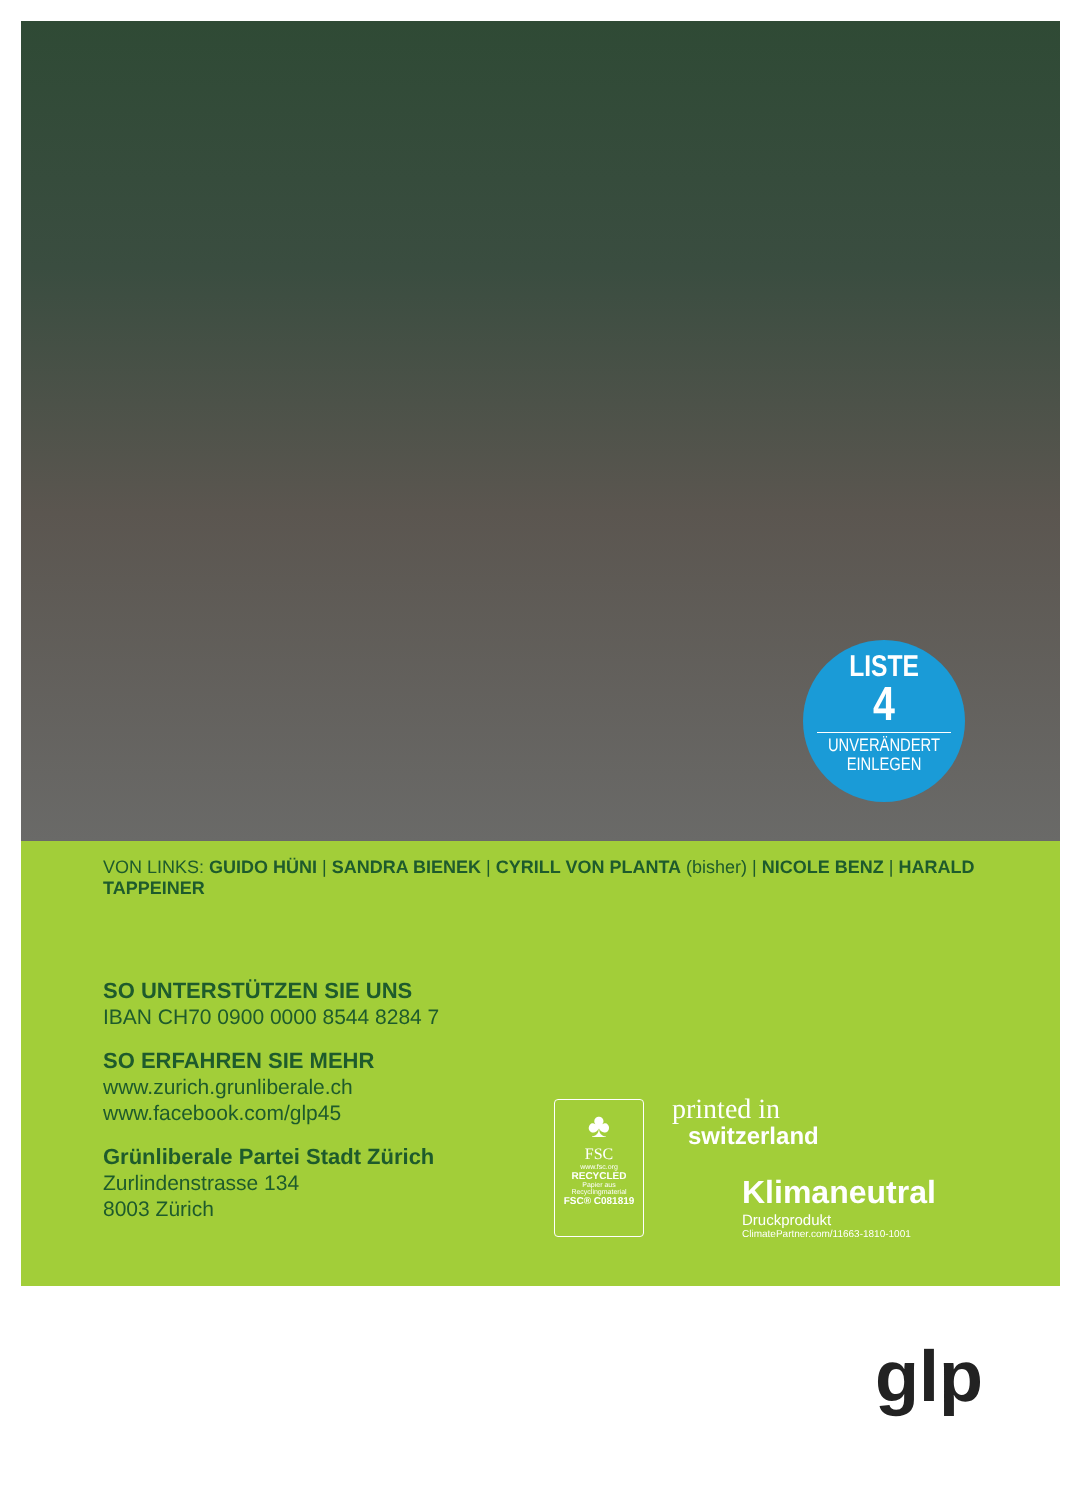LISTE
4
UNVERÄNDERT
EINLEGEN
VON LINKS: GUIDO HÜNI | SANDRA BIENEK | CYRILL VON PLANTA (bisher) | NICOLE BENZ | HARALD TAPPEINER
SO UNTERSTÜTZEN SIE UNS
IBAN CH70 0900 0000 8544 8284 7
SO ERFAHREN SIE MEHR
www.zurich.grunliberale.ch
www.facebook.com/glp45
Grünliberale Partei Stadt Zürich
Zurlindenstrasse 134
8003 Zürich
♣
FSC
www.fsc.org
RECYCLED
Papier aus
Recyclingmaterial
FSC® C081819
printed in
switzerland
Klimaneutral
Druckprodukt
ClimatePartner.com/11663-1810-1001
glp